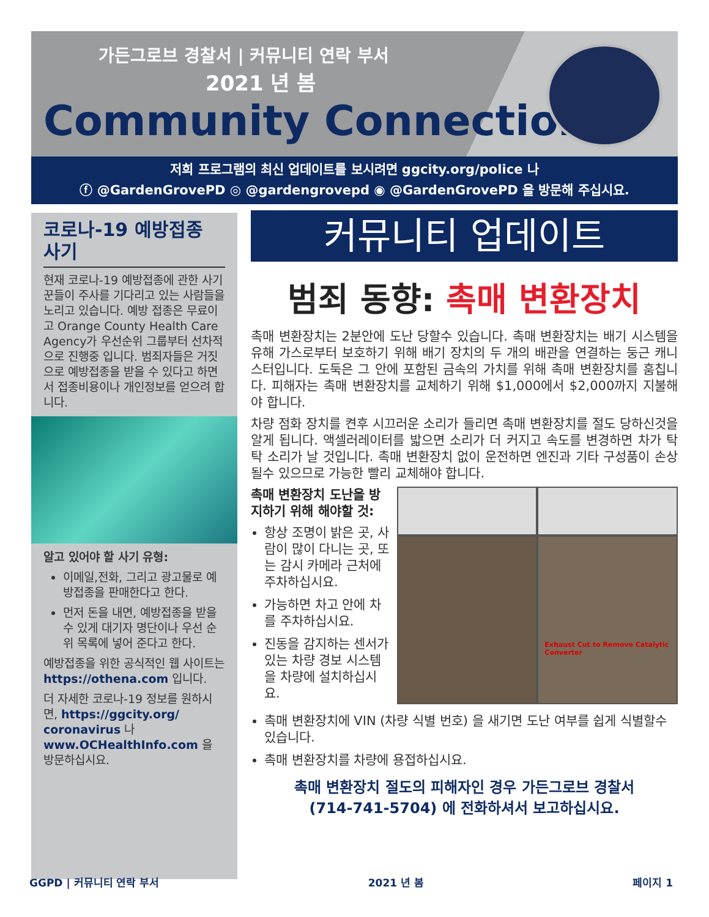가든그로브 경찰서 | 커뮤니티 연락 부서
2021 년 봄
Community Connection
저희 프로그램의 최신 업데이트를 보시려면 ggcity.org/police 나
ⓕ @GardenGrovePD ◎ @gardengrovepd ◉ @GardenGrovePD 을 방문해 주십시요.
코로나-19 예방접종 사기
현재 코로나-19 예방접종에 관한 사기꾼들이 주사를 기다리고 있는 사람들을 노리고 있습니다. 예방 접종은 무료이고 Orange County Health Care Agency가 우선순위 그룹부터 선차적으로 진행중 입니다. 범죄자들은 거짓으로 예방접종을 받을 수 있다고 하면서 접종비용이나 개인정보를 얻으려 합니다.
알고 있어야 할 사기 유형:
이메일,전화, 그리고 광고물로 예방접종을 판매한다고 한다.
먼저 돈을 내면, 예방접종을 받을 수 있게 대기자 명단이나 우선 순위 목록에 넣어 준다고 한다.
예방접종을 위한 공식적인 웹 사이트는 https://othena.com 입니다.
더 자세한 코로나-19 정보를 원하시면, https://ggcity.org/ coronavirus 나 www.OCHealthInfo.com 을 방문하십시요.
커뮤니티 업데이트
범죄 동향: 촉매 변환장치
촉매 변환장치는 2분안에 도난 당할수 있습니다. 촉매 변환장치는 배기 시스템을 유해 가스로부터 보호하기 위해 배기 장치의 두 개의 배관을 연결하는 둥근 캐니스터입니다. 도둑은 그 안에 포함된 금속의 가치를 위해 촉매 변환장치를 훔칩니다. 피해자는 촉매 변환장치를 교체하기 위해 $1,000에서 $2,000까지 지불해야 합니다.
차량 점화 장치를 켠후 시끄러운 소리가 들리면 촉매 변환장치를 절도 당하신것을 알게 됩니다. 액셀러레이터를 밟으면 소리가 더 커지고 속도를 변경하면 차가 탁탁 소리가 날 것입니다. 촉매 변환장치 없이 운전하면 엔진과 기타 구성품이 손상 될수 있으므로 가능한 빨리 교체해야 합니다.
촉매 변환장치 도난을 방지하기 위해 해야할 것:
항상 조명이 밝은 곳, 사람이 많이 다니는 곳, 또는 감시 카메라 근처에 주차하십시요.
가능하면 차고 안에 차를 주차하십시요.
진동을 감지하는 센서가 있는 차량 경보 시스템을 차량에 설치하십시요.
Exhaust Cut to Remove Catalytic Converter
촉매 변환장치에 VIN (차량 식별 번호) 을 새기면 도난 여부를 쉽게 식별할수 있습니다.
촉매 변환장치를 차량에 용접하십시요.
촉매 변환장치 절도의 피해자인 경우 가든그로브 경찰서
(714-741-5704) 에 전화하셔서 보고하십시요.
GGPD | 커뮤니티 연락 부서 2021 년 봄 페이지 1